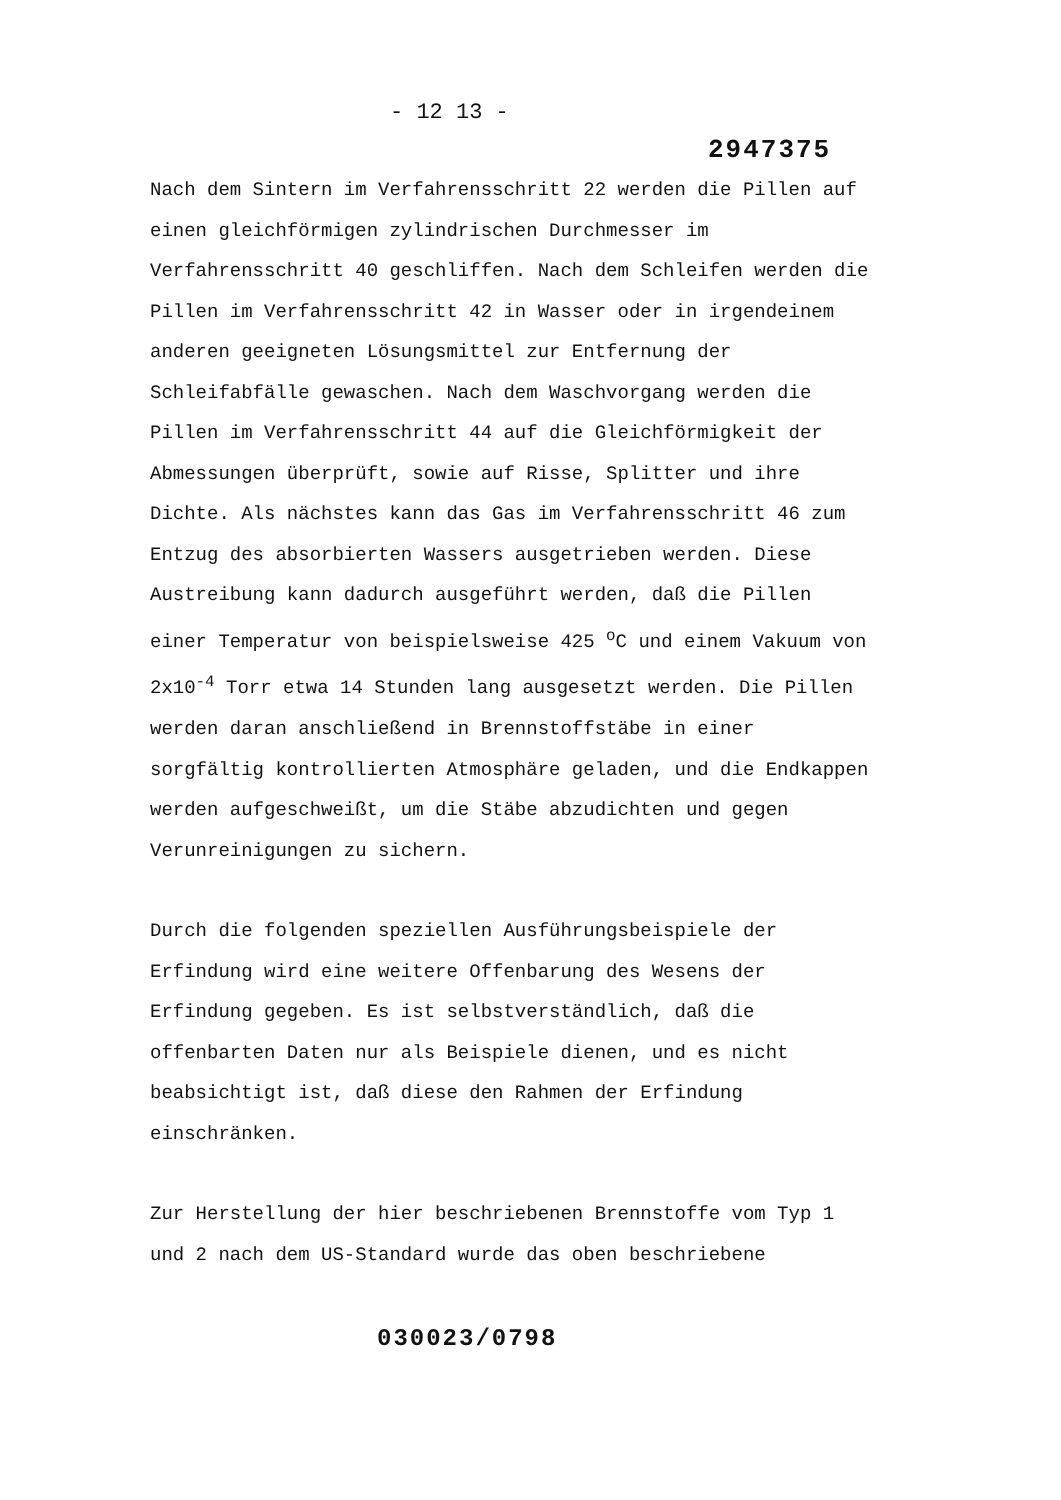- 12 13 -
2947375
Nach dem Sintern im Verfahrensschritt 22 werden die Pillen auf einen gleichförmigen zylindrischen Durchmesser im Verfahrensschritt 40 geschliffen. Nach dem Schleifen werden die Pillen im Verfahrensschritt 42 in Wasser oder in irgendeinem anderen geeigneten Lösungsmittel zur Entfernung der Schleifabfälle gewaschen. Nach dem Waschvorgang werden die Pillen im Verfahrensschritt 44 auf die Gleichförmigkeit der Abmessungen überprüft, sowie auf Risse, Splitter und ihre Dichte. Als nächstes kann das Gas im Verfahrensschritt 46 zum Entzug des absorbierten Wassers ausgetrieben werden. Diese Austreibung kann dadurch ausgeführt werden, daß die Pillen einer Temperatur von beispielsweise 425 <sup>o</sup>C und einem Vakuum von 2x10<sup>-4</sup> Torr etwa 14 Stunden lang ausgesetzt werden. Die Pillen werden daran anschließend in Brennstoffstäbe in einer sorgfältig kontrollierten Atmosphäre geladen, und die Endkappen werden aufgeschweißt, um die Stäbe abzudichten und gegen Verunreinigungen zu sichern.
Durch die folgenden speziellen Ausführungsbeispiele der Erfindung wird eine weitere Offenbarung des Wesens der Erfindung gegeben. Es ist selbstverständlich, daß die offenbarten Daten nur als Beispiele dienen, und es nicht beabsichtigt ist, daß diese den Rahmen der Erfindung einschränken.
Zur Herstellung der hier beschriebenen Brennstoffe vom Typ 1 und 2 nach dem US-Standard wurde das oben beschriebene
030023/0798